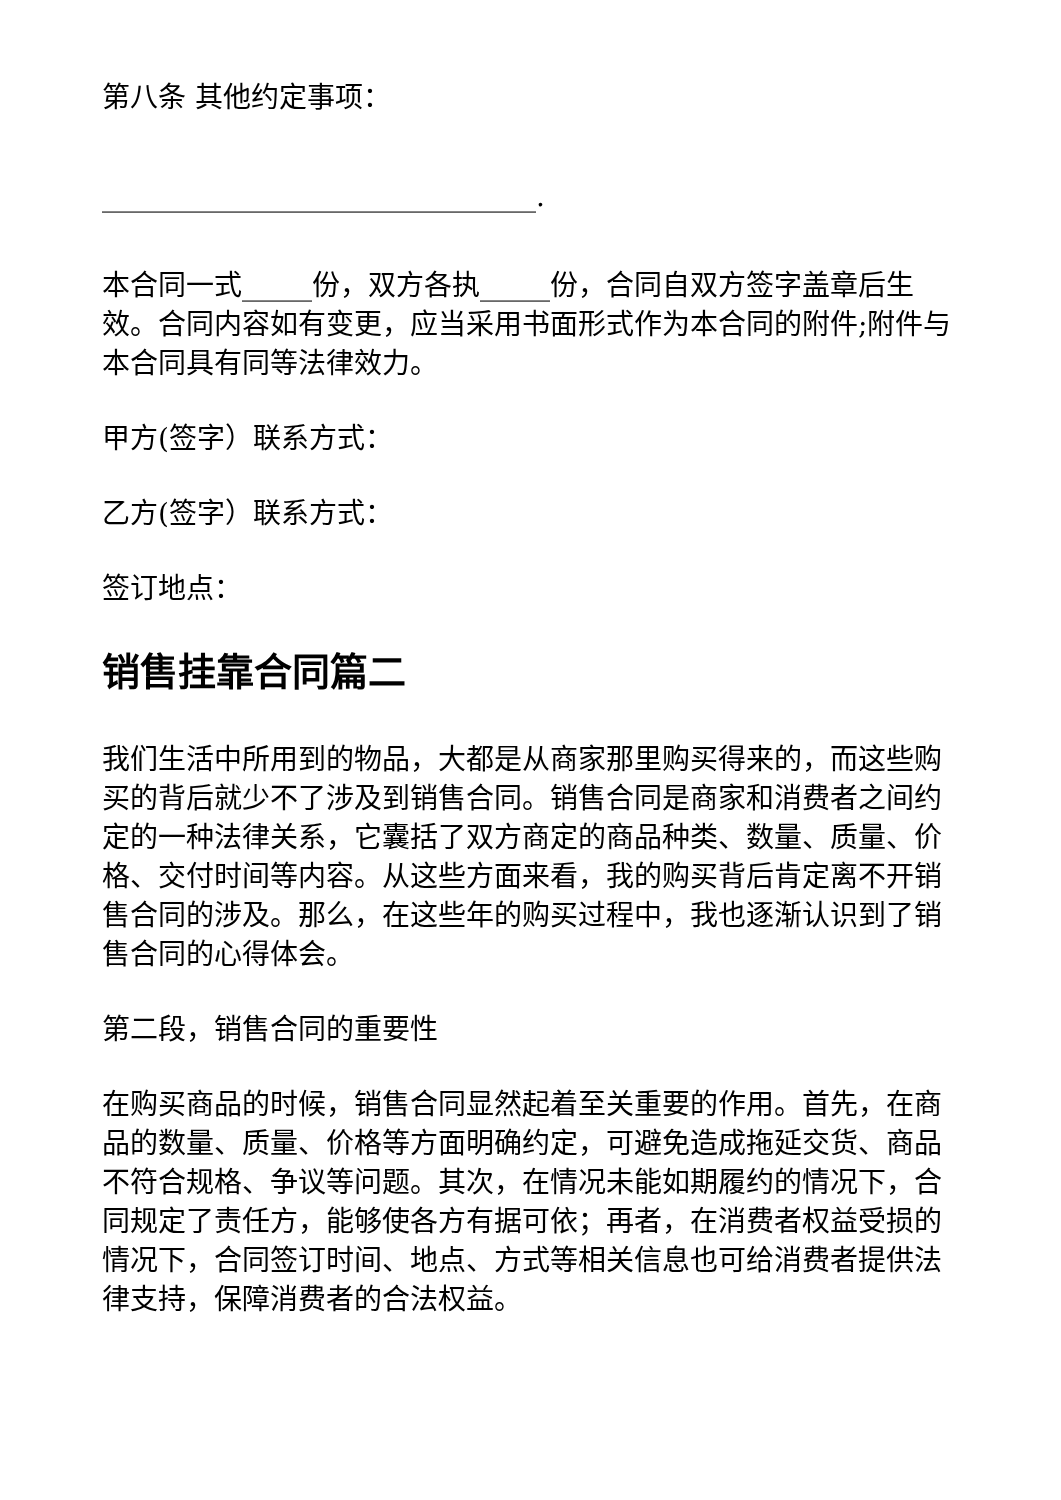第八条 其他约定事项：
_______________________________.
本合同一式_____份，双方各执_____份，合同自双方签字盖章后生效。合同内容如有变更，应当采用书面形式作为本合同的附件;附件与本合同具有同等法律效力。
甲方(签字）联系方式：
乙方(签字）联系方式：
签订地点：
销售挂靠合同篇二
我们生活中所用到的物品，大都是从商家那里购买得来的，而这些购买的背后就少不了涉及到销售合同。销售合同是商家和消费者之间约定的一种法律关系，它囊括了双方商定的商品种类、数量、质量、价格、交付时间等内容。从这些方面来看，我的购买背后肯定离不开销售合同的涉及。那么，在这些年的购买过程中，我也逐渐认识到了销售合同的心得体会。
第二段，销售合同的重要性
在购买商品的时候，销售合同显然起着至关重要的作用。首先，在商品的数量、质量、价格等方面明确约定，可避免造成拖延交货、商品不符合规格、争议等问题。其次，在情况未能如期履约的情况下，合同规定了责任方，能够使各方有据可依；再者，在消费者权益受损的情况下，合同签订时间、地点、方式等相关信息也可给消费者提供法律支持，保障消费者的合法权益。